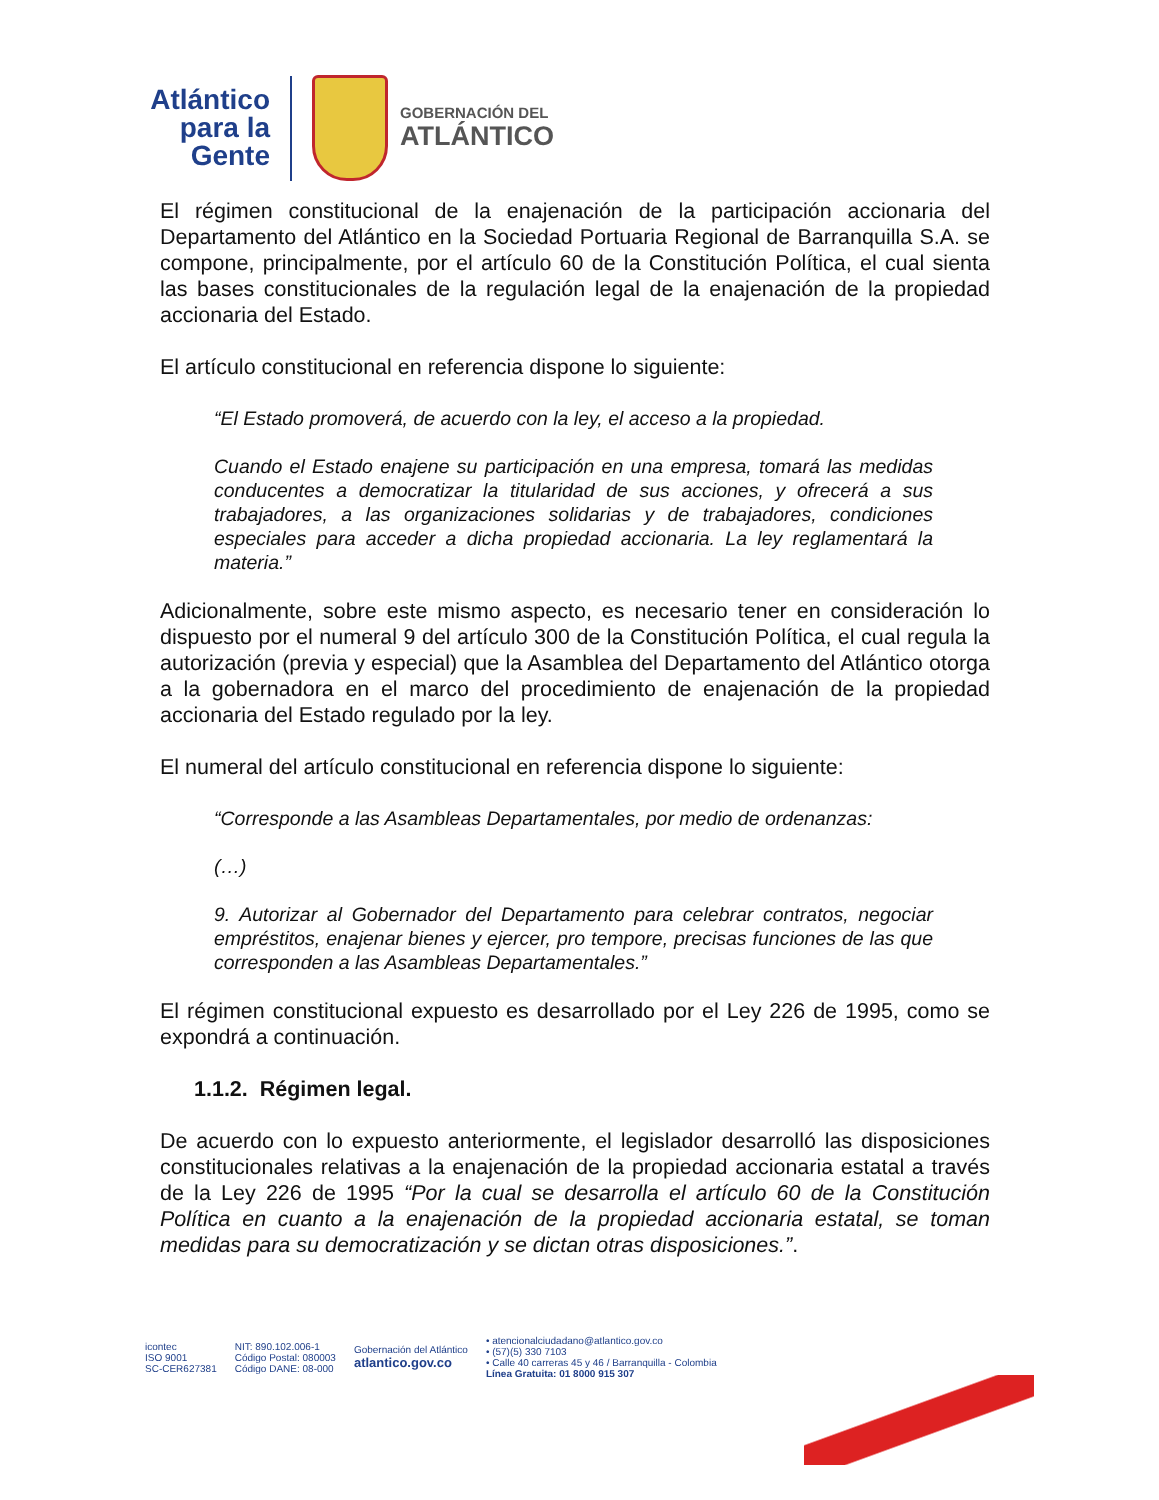Atlántico
para la Gente
GOBERNACIÓN DEL
ATLÁNTICO
El régimen constitucional de la enajenación de la participación accionaria del Departamento del Atlántico en la Sociedad Portuaria Regional de Barranquilla S.A. se compone, principalmente, por el artículo 60 de la Constitución Política, el cual sienta las bases constitucionales de la regulación legal de la enajenación de la propiedad accionaria del Estado.
El artículo constitucional en referencia dispone lo siguiente:
“El Estado promoverá, de acuerdo con la ley, el acceso a la propiedad.
Cuando el Estado enajene su participación en una empresa, tomará las medidas conducentes a democratizar la titularidad de sus acciones, y ofrecerá a sus trabajadores, a las organizaciones solidarias y de trabajadores, condiciones especiales para acceder a dicha propiedad accionaria. La ley reglamentará la materia.”
Adicionalmente, sobre este mismo aspecto, es necesario tener en consideración lo dispuesto por el numeral 9 del artículo 300 de la Constitución Política, el cual regula la autorización (previa y especial) que la Asamblea del Departamento del Atlántico otorga a la gobernadora en el marco del procedimiento de enajenación de la propiedad accionaria del Estado regulado por la ley.
El numeral del artículo constitucional en referencia dispone lo siguiente:
“Corresponde a las Asambleas Departamentales, por medio de ordenanzas:
(…)
9. Autorizar al Gobernador del Departamento para celebrar contratos, negociar empréstitos, enajenar bienes y ejercer, pro tempore, precisas funciones de las que corresponden a las Asambleas Departamentales.”
El régimen constitucional expuesto es desarrollado por el Ley 226 de 1995, como se expondrá a continuación.
1.1.2. Régimen legal.
De acuerdo con lo expuesto anteriormente, el legislador desarrolló las disposiciones constitucionales relativas a la enajenación de la propiedad accionaria estatal a través de la Ley 226 de 1995 “Por la cual se desarrolla el artículo 60 de la Constitución Política en cuanto a la enajenación de la propiedad accionaria estatal, se toman medidas para su democratización y se dictan otras disposiciones.”.
icontec
ISO 9001
SC-CER627381
NIT: 890.102.006-1
Código Postal: 080003
Código DANE: 08-000
Gobernación del Atlántico
atlantico.gov.co
• atencionalciudadano@atlantico.gov.co
• (57)(5) 330 7103
• Calle 40 carreras 45 y 46 / Barranquilla - Colombia
Línea Gratuita: 01 8000 915 307